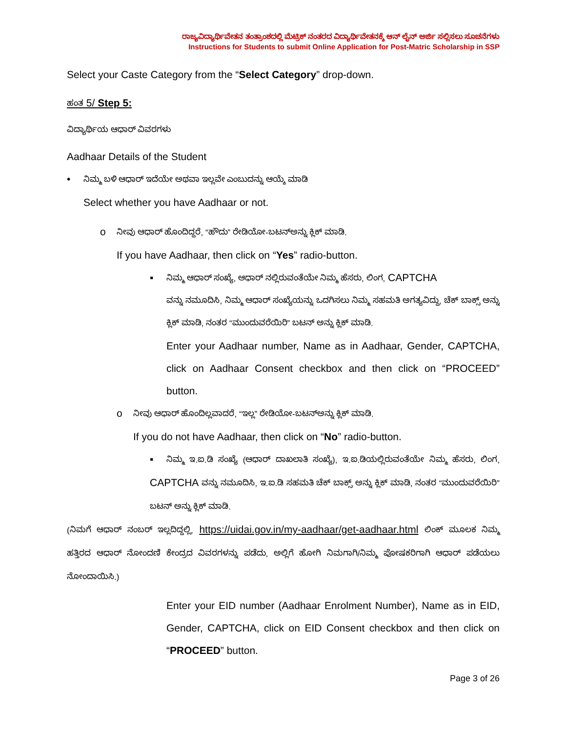ರಾಜ್ಯವಿದ್ಯಾರ್ಥಿವೇತನ ತಂತ್ರಾಂಶದಲ್ಲಿ ಮೆಟ್ರಿಕ್ ನಂತರದ ವಿದ್ಯಾರ್ಥಿವೇತನಕ್ಕೆ ಆನ್ ಲೈನ್ ಅರ್ಜಿ ಸಲ್ಲಿಸಲು ಸೂಚನೆಗಳು
Instructions for Students to submit Online Application for Post-Matric Scholarship in SSP
Select your Caste Category from the “Select Category” drop-down.
ಹಂತ 5/ Step 5:
ವಿದ್ಯಾರ್ಥಿಯ ಆಧಾರ್ ವಿವರಗಳು
Aadhaar Details of the Student
• ನಿಮ್ಮ ಬಳಿ ಆಧಾರ್ ಇದೆಯೇ ಅಥವಾ ಇಲ್ಲವೇ ಎಂಬುದನ್ನು ಆಯ್ಕೆ ಮಾಡಿ
Select whether you have Aadhaar or not.
o ನೀವು ಆಧಾರ್ ಹೊಂದಿದ್ದರೆ, “ಹೌದು” ರೇಡಿಯೋ-ಬಟನ್‌ಅನ್ನು ಕ್ಲಿಕ್ ಮಾಡಿ.
If you have Aadhaar, then click on “Yes” radio-button.
▪ ನಿಮ್ಮ ಆಧಾರ್ ಸಂಖ್ಯೆ, ಆಧಾರ್ ನಲ್ಲಿರುವಂತೆಯೇ ನಿಮ್ಮ ಹೆಸರು, ಲಿಂಗ, CAPTCHA
ವನ್ನು ನಮೂದಿಸಿ, ನಿಮ್ಮ ಆಧಾರ್ ಸಂಖ್ಯೆಯನ್ನು ಒದಗಿಸಲು ನಿಮ್ಮ ಸಹಮತಿ ಅಗತ್ಯವಿದ್ದು, ಚೆಕ್ ಬಾಕ್ಸ್ ಅನ್ನು ಕ್ಲಿಕ್ ಮಾಡಿ, ನಂತರ “ಮುಂದುವರೆಯಿರಿ” ಬಟನ್ ಅನ್ನು ಕ್ಲಿಕ್ ಮಾಡಿ.
Enter your Aadhaar number, Name as in Aadhaar, Gender, CAPTCHA, click on Aadhaar Consent checkbox and then click on “PROCEED” button.
o ನೀವು ಆಧಾರ್ ಹೊಂದಿಲ್ಲವಾದರೆ, “ಇಲ್ಲ” ರೇಡಿಯೋ-ಬಟನ್‌ಅನ್ನು ಕ್ಲಿಕ್ ಮಾಡಿ.
If you do not have Aadhaar, then click on “No” radio-button.
▪ ನಿಮ್ಮ ಇ.ಐ.ಡಿ ಸಂಖ್ಯೆ (ಆಧಾರ್ ದಾಖಲಾತಿ ಸಂಖ್ಯೆ), ಇ.ಐ.ಡಿಯಲ್ಲಿರುವಂತೆಯೇ ನಿಮ್ಮ ಹೆಸರು, ಲಿಂಗ, CAPTCHA ವನ್ನು ನಮೂದಿಸಿ, ಇ.ಐ.ಡಿ ಸಹಮತಿ ಚೆಕ್ ಬಾಕ್ಸ್ ಅನ್ನು ಕ್ಲಿಕ್ ಮಾಡಿ, ನಂತರ “ಮುಂದುವರೆಯಿರಿ” ಬಟನ್ ಅನ್ನು ಕ್ಲಿಕ್ ಮಾಡಿ.
(ನಿಮಗೆ ಆಧಾರ್ ನಂಬರ್ ಇಲ್ಲದಿದ್ದಲ್ಲಿ, https://uidai.gov.in/my-aadhaar/get-aadhaar.html ಲಿಂಕ್ ಮೂಲಕ ನಿಮ್ಮ ಹತ್ತಿರದ ಆಧಾರ್ ನೋಂದಣಿ ಕೇಂದ್ರದ ವಿವರಗಳನ್ನು ಪಡೆದು, ಅಲ್ಲಿಗೆ ಹೋಗಿ ನಿಮಗಾಗಿ/ನಿಮ್ಮ ಪೋಷಕರಿಗಾಗಿ ಆಧಾರ್ ಪಡೆಯಲು ನೋಂದಾಯಿಸಿ.)
Enter your EID number (Aadhaar Enrolment Number), Name as in EID, Gender, CAPTCHA, click on EID Consent checkbox and then click on “PROCEED” button.
Page 3 of 26